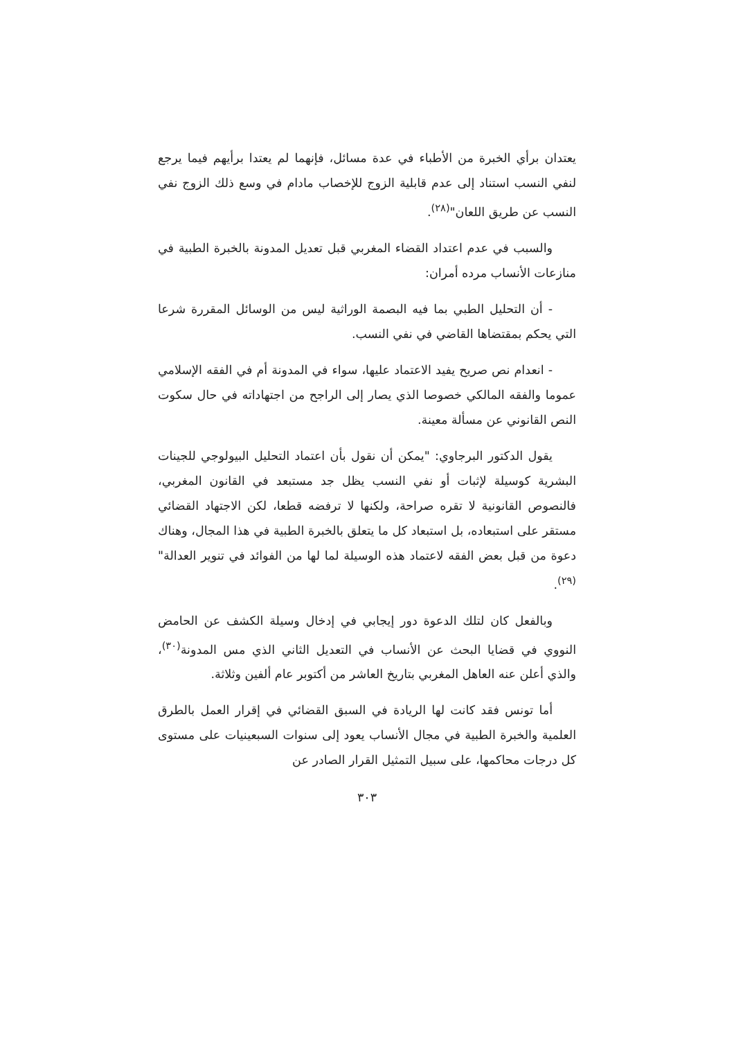يعتدان برأي الخبرة من الأطباء في عدة مسائل، فإنهما لم يعتدا برأيهم فيما يرجع لنفي النسب استناد إلى عدم قابلية الزوج للإخصاب مادام في وسع ذلك الزوج نفي النسب عن طريق اللعان"<sup>(٢٨)</sup>.
والسبب في عدم اعتداد القضاء المغربي قبل تعديل المدونة بالخبرة الطبية في منازعات الأنساب مرده أمران:
- أن التحليل الطبي بما فيه البصمة الوراثية ليس من الوسائل المقررة شرعا التي يحكم بمقتضاها القاضي في نفي النسب.
- انعدام نص صريح يفيد الاعتماد عليها، سواء في المدونة أم في الفقه الإسلامي عموما والفقه المالكي خصوصا الذي يصار إلى الراجح من اجتهاداته في حال سكوت النص القانوني عن مسألة معينة.
يقول الدكتور البرجاوي: "يمكن أن نقول بأن اعتماد التحليل البيولوجي للجينات البشرية كوسيلة لإثبات أو نفي النسب يظل جد مستبعد في القانون المغربي، فالنصوص القانونية لا تقره صراحة، ولكنها لا ترفضه قطعا، لكن الاجتهاد القضائي مستقر على استبعاده، بل استبعاد كل ما يتعلق بالخبرة الطبية في هذا المجال، وهناك دعوة من قبل بعض الفقه لاعتماد هذه الوسيلة لما لها من الفوائد في تنوير العدالة"<sup>(٢٩)</sup>.
وبالفعل كان لتلك الدعوة دور إيجابي في إدخال وسيلة الكشف عن الحامض النووي في قضايا البحث عن الأنساب في التعديل الثاني الذي مس المدونة<sup>(٣٠)</sup>، والذي أعلن عنه العاهل المغربي بتاريخ العاشر من أكتوبر عام ألفين وثلاثة.
أما تونس فقد كانت لها الريادة في السبق القضائي في إقرار العمل بالطرق العلمية والخبرة الطبية في مجال الأنساب يعود إلى سنوات السبعينيات على مستوى كل درجات محاكمها، على سبيل التمثيل القرار الصادر عن
٣٠٣